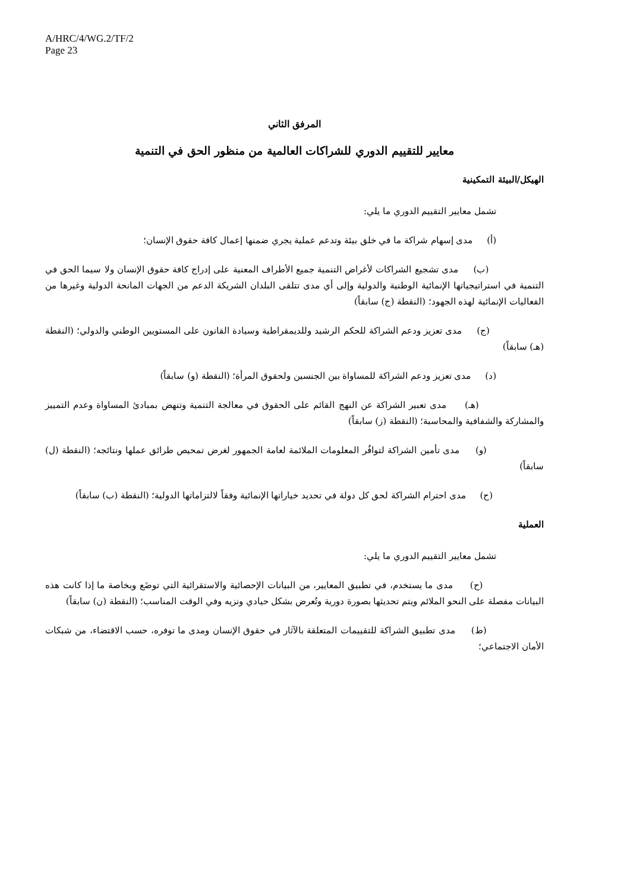A/HRC/4/WG.2/TF/2
Page 23
المرفق الثاني
معايير للتقييم الدوري للشراكات العالمية من منظور الحق في التنمية
الهيكل/البيئة التمكينية
تشمل معايير التقييم الدوري ما يلي:
(أ) مدى إسهام شراكة ما في خلق بيئة وتدعم عملية يجري ضمنها إعمال كافة حقوق الإنسان؛
(ب) مدى تشجيع الشراكات لأغراض التنمية جميع الأطراف المعنية على إدراج كافة حقوق الإنسان ولا سيما الحق في التنمية في استراتيجياتها الإنمائية الوطنية والدولية وإلى أي مدى تتلقى البلدان الشريكة الدعم من الجهات المانحة الدولية وغيرها من الفعاليات الإنمائية لهذه الجهود؛ (النقطة (ج) سابقاً)
(ج) مدى تعزيز ودعم الشراكة للحكم الرشيد وللديمقراطية وسيادة القانون على المستويين الوطني والدولي؛ (النقطة (هـ) سابقاً)
(د) مدى تعزيز ودعم الشراكة للمساواة بين الجنسين ولحقوق المرأة؛ (النقطة (و) سابقاً)
(هـ) مدى تعبير الشراكة عن النهج القائم على الحقوق في معالجة التنمية وتنهض بمبادئ المساواة وعدم التمييز والمشاركة والشفافية والمحاسبة؛ (النقطة (ز) سابقاً)
(و) مدى تأمين الشراكة لتوافُر المعلومات الملائمة لعامة الجمهور لغرض تمحيص طرائق عملها ونتائجه؛ (النقطة (ل) سابقاً)
(ح) مدى احترام الشراكة لحق كل دولة في تحديد خياراتها الإنمائية وفقاً لالتزاماتها الدولية؛ (النقطة (ب) سابقاً)
العملية
تشمل معايير التقييم الدوري ما يلي:
(ح) مدى ما يستخدم، في تطبيق المعايير، من البيانات الإحصائية والاستقرائية التي توضَع وبخاصة ما إذا كانت هذه البيانات مفصلة على النحو الملائم ويتم تحديثها بصورة دورية وتُعرض بشكل حيادي ونزيه وفي الوقت المناسب؛ (النقطة (ن) سابقاً)
(ط) مدى تطبيق الشراكة للتقييمات المتعلقة بالآثار في حقوق الإنسان ومدى ما توفره، حسب الاقتضاء، من شبكات الأمان الاجتماعي؛